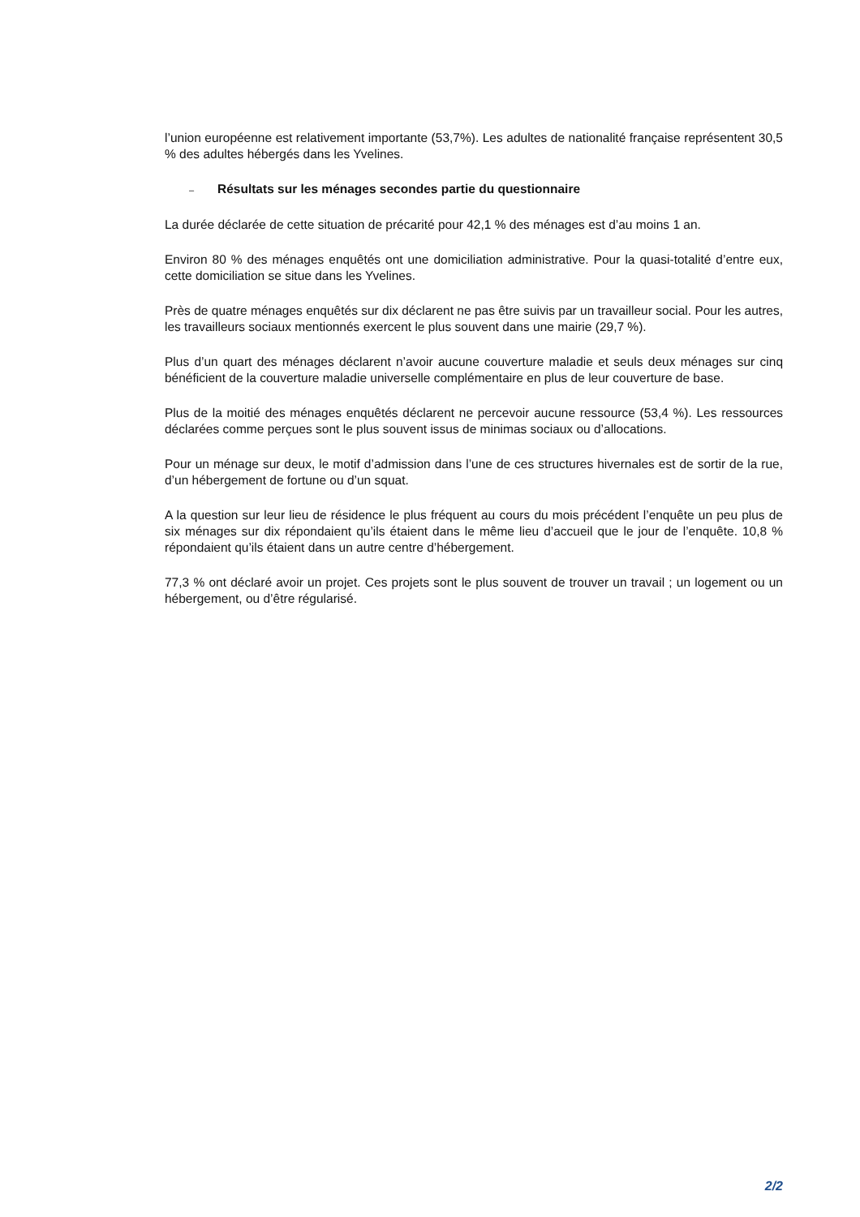l’union européenne est relativement importante (53,7%). Les adultes de nationalité française représentent 30,5 % des adultes hébergés dans les Yvelines.
– Résultats sur les ménages secondes partie du questionnaire
La durée déclarée de cette situation de précarité pour 42,1 % des ménages est d’au moins 1 an.
Environ 80 % des ménages enquêtés ont une domiciliation administrative. Pour la quasi-totalité d’entre eux, cette domiciliation se situe dans les Yvelines.
Près de quatre ménages enquêtés sur dix déclarent ne pas être suivis par un travailleur social. Pour les autres, les travailleurs sociaux mentionnés exercent le plus souvent dans une mairie (29,7 %).
Plus d’un quart des ménages déclarent n’avoir aucune couverture maladie et seuls deux ménages sur cinq bénéficient de la couverture maladie universelle complémentaire en plus de leur couverture de base.
Plus de la moitié des ménages enquêtés déclarent ne percevoir aucune ressource (53,4 %). Les ressources déclarées comme perçues sont le plus souvent issus de minimas sociaux ou d’allocations.
Pour un ménage sur deux, le motif d’admission dans l’une de ces structures hivernales est de sortir de la rue, d’un hébergement de fortune ou d’un squat.
A la question sur leur lieu de résidence le plus fréquent au cours du mois précédent l’enquête un peu plus de six ménages sur dix répondaient qu’ils étaient dans le même lieu d’accueil que le jour de l’enquête. 10,8 % répondaient qu’ils étaient dans un autre centre d’hébergement.
77,3 % ont déclaré avoir un projet. Ces projets sont le plus souvent de trouver un travail ; un logement ou un hébergement, ou d’être régularisé.
2/2